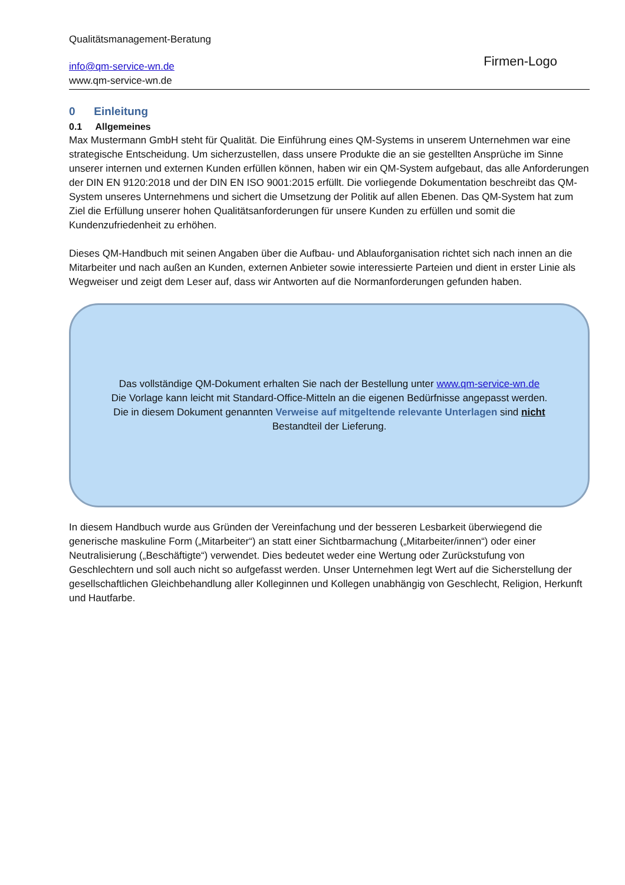Qualitätsmanagement-Beratung
info@qm-service-wn.de
www.qm-service-wn.de
Firmen-Logo
0 Einleitung
0.1 Allgemeines
Max Mustermann GmbH steht für Qualität. Die Einführung eines QM-Systems in unserem Unternehmen war eine strategische Entscheidung. Um sicherzustellen, dass unsere Produkte die an sie gestellten Ansprüche im Sinne unserer internen und externen Kunden erfüllen können, haben wir ein QM-System aufgebaut, das alle Anforderungen der DIN EN 9120:2018 und der DIN EN ISO 9001:2015 erfüllt. Die vorliegende Dokumentation beschreibt das QM-System unseres Unternehmens und sichert die Umsetzung der Politik auf allen Ebenen. Das QM-System hat zum Ziel die Erfüllung unserer hohen Qualitätsanforderungen für unsere Kunden zu erfüllen und somit die Kundenzufriedenheit zu erhöhen.
Dieses QM-Handbuch mit seinen Angaben über die Aufbau- und Ablauforganisation richtet sich nach innen an die Mitarbeiter und nach außen an Kunden, externen Anbieter sowie interessierte Parteien und dient in erster Linie als Wegweiser und zeigt dem Leser auf, dass wir Antworten auf die Normanforderungen gefunden haben.
Das vollständige QM-Dokument erhalten Sie nach der Bestellung unter www.qm-service-wn.de
Die Vorlage kann leicht mit Standard-Office-Mitteln an die eigenen Bedürfnisse angepasst werden.
Die in diesem Dokument genannten Verweise auf mitgeltende relevante Unterlagen sind nicht
Bestandteil der Lieferung.
In diesem Handbuch wurde aus Gründen der Vereinfachung und der besseren Lesbarkeit überwiegend die generische maskuline Form („Mitarbeiter“) an statt einer Sichtbarmachung („Mitarbeiter/innen“) oder einer Neutralisierung („Beschäftigte“) verwendet. Dies bedeutet weder eine Wertung oder Zurückstufung von Geschlechtern und soll auch nicht so aufgefasst werden. Unser Unternehmen legt Wert auf die Sicherstellung der gesellschaftlichen Gleichbehandlung aller Kolleginnen und Kollegen unabhängig von Geschlecht, Religion, Herkunft und Hautfarbe.